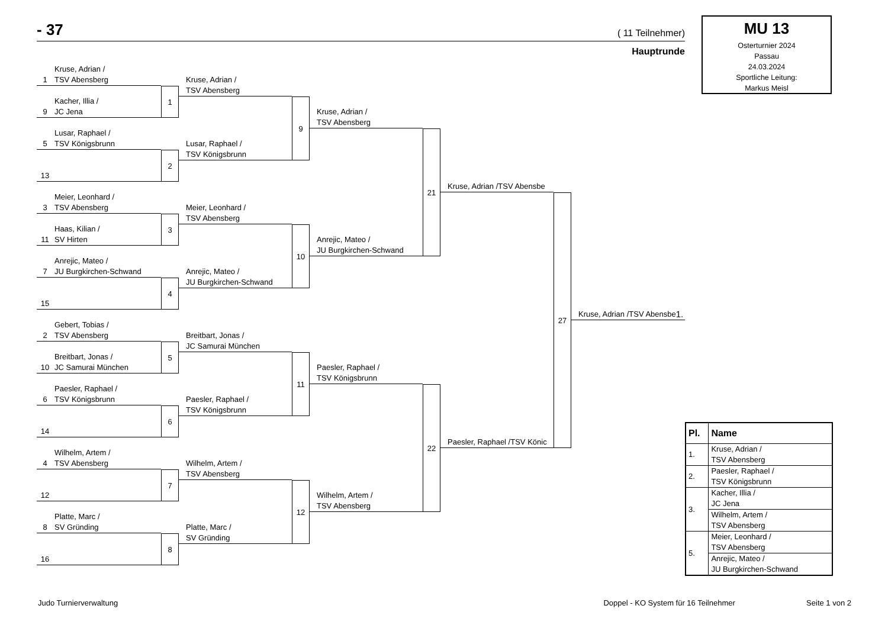- 37 ( 11 Teilnehmer)
Hauptrunde
MU 13
Osterturnier 2024
Passau
24.03.2024
Sportliche Leitung:
Markus Meisl
1
Kruse, Adrian /
TSV Abensberg
9
Kacher, Illia /
JC Jena
1
5
Lusar, Raphael /
TSV Königsbrunn
13
2
3
Meier, Leonhard /
TSV Abensberg
11
Haas, Kilian /
SV Hirten
3
7
Anrejic, Mateo /
JU Burgkirchen-Schwand
15
4
2
Gebert, Tobias /
TSV Abensberg
10
Breitbart, Jonas /
JC Samurai München
5
6
Paesler, Raphael /
TSV Königsbrunn
14
6
4
Wilhelm, Artem /
TSV Abensberg
12
7
8
Platte, Marc /
SV Gründing
16
8
Kruse, Adrian /
TSV Abensberg
Lusar, Raphael /
TSV Königsbrunn
9
Meier, Leonhard /
TSV Abensberg
Anrejic, Mateo /
JU Burgkirchen-Schwand
10
Breitbart, Jonas /
JC Samurai München
Paesler, Raphael /
TSV Königsbrunn
11
Wilhelm, Artem /
TSV Abensberg
Platte, Marc /
SV Gründing
12
Kruse, Adrian /
TSV Abensberg
Anrejic, Mateo /
JU Burgkirchen-Schwand
21
Paesler, Raphael /
TSV Königsbrunn
Wilhelm, Artem /
TSV Abensberg
22
Kruse, Adrian /TSV Abensbe
Paesler, Raphael /TSV Könic
27
Kruse, Adrian /TSV Abensbe 1.
| Pl. | Name |
| --- | --- |
| 1. | Kruse, Adrian / TSV Abensberg |
| 2. | Paesler, Raphael / TSV Königsbrunn |
| 3. | Kacher, Illia / JC Jena |
| | Wilhelm, Artem / TSV Abensberg |
| 5. | Meier, Leonhard / TSV Abensberg |
| | Anrejic, Mateo / JU Burgkirchen-Schwand |
Judo Turnierverwaltung Doppel - KO System für 16 Teilnehmer Seite 1 von 2